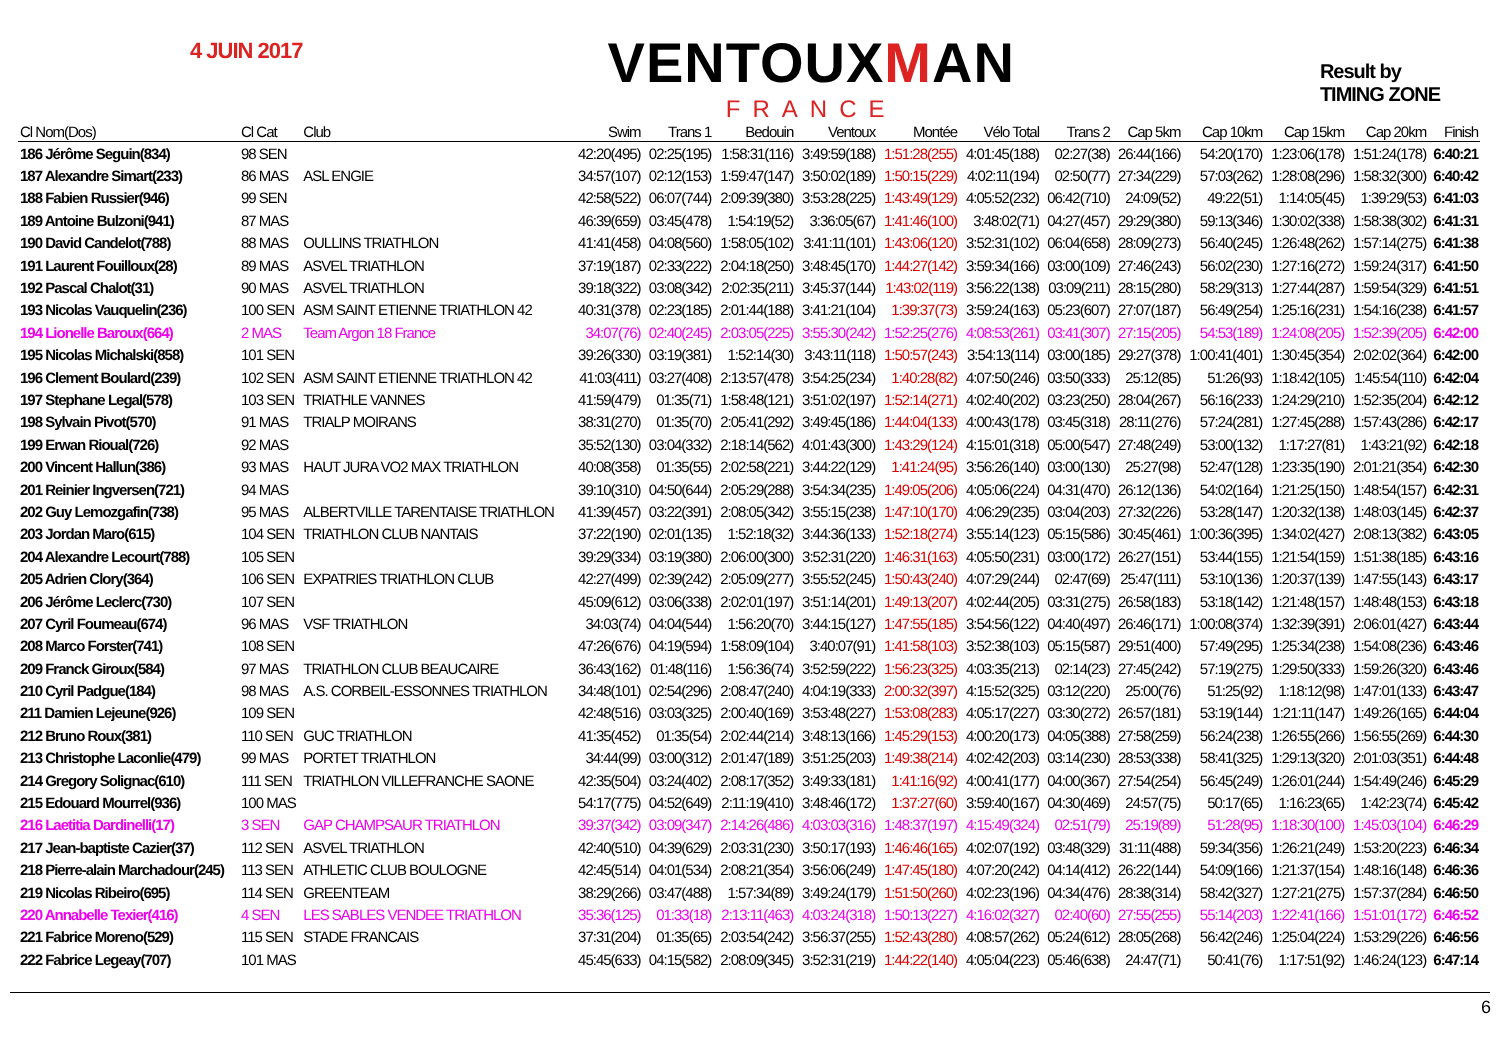4 JUIN 2017
VENTOUXMAN
FRANCE
Result by
TIMING ZONE
| Cl Nom(Dos) | Cl Cat | Club | Swim | Trans 1 | Bedouin | Ventoux | Montée | Vélo Total | Trans 2 | Cap 5km | Cap 10km | Cap 15km | Cap 20km | Finish |
| --- | --- | --- | --- | --- | --- | --- | --- | --- | --- | --- | --- | --- | --- | --- |
| 186 Jérôme Seguin(834) | 98 SEN | | 42:20(495) | 02:25(195) | 1:58:31(116) | 3:49:59(188) | 1:51:28(255) | 4:01:45(188) | 02:27(38) | 26:44(166) | 54:20(170) | 1:23:06(178) | 1:51:24(178) | 6:40:21 |
| 187 Alexandre Simart(233) | 86 MAS | ASL ENGIE | 34:57(107) | 02:12(153) | 1:59:47(147) | 3:50:02(189) | 1:50:15(229) | 4:02:11(194) | 02:50(77) | 27:34(229) | 57:03(262) | 1:28:08(296) | 1:58:32(300) | 6:40:42 |
| 188 Fabien Russier(946) | 99 SEN | | 42:58(522) | 06:07(744) | 2:09:39(380) | 3:53:28(225) | 1:43:49(129) | 4:05:52(232) | 06:42(710) | 24:09(52) | 49:22(51) | 1:14:05(45) | 1:39:29(53) | 6:41:03 |
| 189 Antoine Bulzoni(941) | 87 MAS | | 46:39(659) | 03:45(478) | 1:54:19(52) | 3:36:05(67) | 1:41:46(100) | 3:48:02(71) | 04:27(457) | 29:29(380) | 59:13(346) | 1:30:02(338) | 1:58:38(302) | 6:41:31 |
| 190 David Candelot(788) | 88 MAS | OULLINS TRIATHLON | 41:41(458) | 04:08(560) | 1:58:05(102) | 3:41:11(101) | 1:43:06(120) | 3:52:31(102) | 06:04(658) | 28:09(273) | 56:40(245) | 1:26:48(262) | 1:57:14(275) | 6:41:38 |
| 191 Laurent Fouilloux(28) | 89 MAS | ASVEL TRIATHLON | 37:19(187) | 02:33(222) | 2:04:18(250) | 3:48:45(170) | 1:44:27(142) | 3:59:34(166) | 03:00(109) | 27:46(243) | 56:02(230) | 1:27:16(272) | 1:59:24(317) | 6:41:50 |
| 192 Pascal Chalot(31) | 90 MAS | ASVEL TRIATHLON | 39:18(322) | 03:08(342) | 2:02:35(211) | 3:45:37(144) | 1:43:02(119) | 3:56:22(138) | 03:09(211) | 28:15(280) | 58:29(313) | 1:27:44(287) | 1:59:54(329) | 6:41:51 |
| 193 Nicolas Vauquelin(236) | 100 SEN | ASM SAINT ETIENNE TRIATHLON 42 | 40:31(378) | 02:23(185) | 2:01:44(188) | 3:41:21(104) | 1:39:37(73) | 3:59:24(163) | 05:23(607) | 27:07(187) | 56:49(254) | 1:25:16(231) | 1:54:16(238) | 6:41:57 |
| 194 Lionelle Baroux(664) | 2 MAS | Team Argon 18 France | 34:07(76) | 02:40(245) | 2:03:05(225) | 3:55:30(242) | 1:52:25(276) | 4:08:53(261) | 03:41(307) | 27:15(205) | 54:53(189) | 1:24:08(205) | 1:52:39(205) | 6:42:00 |
| 195 Nicolas Michalski(858) | 101 SEN | | 39:26(330) | 03:19(381) | 1:52:14(30) | 3:43:11(118) | 1:50:57(243) | 3:54:13(114) | 03:00(185) | 29:27(378) | 1:00:41(401) | 1:30:45(354) | 2:02:02(364) | 6:42:00 |
| 196 Clement Boulard(239) | 102 SEN | ASM SAINT ETIENNE TRIATHLON 42 | 41:03(411) | 03:27(408) | 2:13:57(478) | 3:54:25(234) | 1:40:28(82) | 4:07:50(246) | 03:50(333) | 25:12(85) | 51:26(93) | 1:18:42(105) | 1:45:54(110) | 6:42:04 |
| 197 Stephane Legal(578) | 103 SEN | TRIATHLE VANNES | 41:59(479) | 01:35(71) | 1:58:48(121) | 3:51:02(197) | 1:52:14(271) | 4:02:40(202) | 03:23(250) | 28:04(267) | 56:16(233) | 1:24:29(210) | 1:52:35(204) | 6:42:12 |
| 198 Sylvain Pivot(570) | 91 MAS | TRIALP MOIRANS | 38:31(270) | 01:35(70) | 2:05:41(292) | 3:49:45(186) | 1:44:04(133) | 4:00:43(178) | 03:45(318) | 28:11(276) | 57:24(281) | 1:27:45(288) | 1:57:43(286) | 6:42:17 |
| 199 Erwan Rioual(726) | 92 MAS | | 35:52(130) | 03:04(332) | 2:18:14(562) | 4:01:43(300) | 1:43:29(124) | 4:15:01(318) | 05:00(547) | 27:48(249) | 53:00(132) | 1:17:27(81) | 1:43:21(92) | 6:42:18 |
| 200 Vincent Hallun(386) | 93 MAS | HAUT JURA VO2 MAX TRIATHLON | 40:08(358) | 01:35(55) | 2:02:58(221) | 3:44:22(129) | 1:41:24(95) | 3:56:26(140) | 03:00(130) | 25:27(98) | 52:47(128) | 1:23:35(190) | 2:01:21(354) | 6:42:30 |
| 201 Reinier Ingversen(721) | 94 MAS | | 39:10(310) | 04:50(644) | 2:05:29(288) | 3:54:34(235) | 1:49:05(206) | 4:05:06(224) | 04:31(470) | 26:12(136) | 54:02(164) | 1:21:25(150) | 1:48:54(157) | 6:42:31 |
| 202 Guy Lemozgafin(738) | 95 MAS | ALBERTVILLE TARENTAISE TRIATHLON | 41:39(457) | 03:22(391) | 2:08:05(342) | 3:55:15(238) | 1:47:10(170) | 4:06:29(235) | 03:04(203) | 27:32(226) | 53:28(147) | 1:20:32(138) | 1:48:03(145) | 6:42:37 |
| 203 Jordan Maro(615) | 104 SEN | TRIATHLON CLUB NANTAIS | 37:22(190) | 02:01(135) | 1:52:18(32) | 3:44:36(133) | 1:52:18(274) | 3:55:14(123) | 05:15(586) | 30:45(461) | 1:00:36(395) | 1:34:02(427) | 2:08:13(382) | 6:43:05 |
| 204 Alexandre Lecourt(788) | 105 SEN | | 39:29(334) | 03:19(380) | 2:06:00(300) | 3:52:31(220) | 1:46:31(163) | 4:05:50(231) | 03:00(172) | 26:27(151) | 53:44(155) | 1:21:54(159) | 1:51:38(185) | 6:43:16 |
| 205 Adrien Clory(364) | 106 SEN | EXPATRIES TRIATHLON CLUB | 42:27(499) | 02:39(242) | 2:05:09(277) | 3:55:52(245) | 1:50:43(240) | 4:07:29(244) | 02:47(69) | 25:47(111) | 53:10(136) | 1:20:37(139) | 1:47:55(143) | 6:43:17 |
| 206 Jérôme Leclerc(730) | 107 SEN | | 45:09(612) | 03:06(338) | 2:02:01(197) | 3:51:14(201) | 1:49:13(207) | 4:02:44(205) | 03:31(275) | 26:58(183) | 53:18(142) | 1:21:48(157) | 1:48:48(153) | 6:43:18 |
| 207 Cyril Foumeau(674) | 96 MAS | VSF TRIATHLON | 34:03(74) | 04:04(544) | 1:56:20(70) | 3:44:15(127) | 1:47:55(185) | 3:54:56(122) | 04:40(497) | 26:46(171) | 1:00:08(374) | 1:32:39(391) | 2:06:01(427) | 6:43:44 |
| 208 Marco Forster(741) | 108 SEN | | 47:26(676) | 04:19(594) | 1:58:09(104) | 3:40:07(91) | 1:41:58(103) | 3:52:38(103) | 05:15(587) | 29:51(400) | 57:49(295) | 1:25:34(238) | 1:54:08(236) | 6:43:46 |
| 209 Franck Giroux(584) | 97 MAS | TRIATHLON CLUB BEAUCAIRE | 36:43(162) | 01:48(116) | 1:56:36(74) | 3:52:59(222) | 1:56:23(325) | 4:03:35(213) | 02:14(23) | 27:45(242) | 57:19(275) | 1:29:50(333) | 1:59:26(320) | 6:43:46 |
| 210 Cyril Padgue(184) | 98 MAS | A.S. CORBEIL-ESSONNES TRIATHLON | 34:48(101) | 02:54(296) | 2:08:47(240) | 4:04:19(333) | 2:00:32(397) | 4:15:52(325) | 03:12(220) | 25:00(76) | 51:25(92) | 1:18:12(98) | 1:47:01(133) | 6:43:47 |
| 211 Damien Lejeune(926) | 109 SEN | | 42:48(516) | 03:03(325) | 2:00:40(169) | 3:53:48(227) | 1:53:08(283) | 4:05:17(227) | 03:30(272) | 26:57(181) | 53:19(144) | 1:21:11(147) | 1:49:26(165) | 6:44:04 |
| 212 Bruno Roux(381) | 110 SEN | GUC TRIATHLON | 41:35(452) | 01:35(54) | 2:02:44(214) | 3:48:13(166) | 1:45:29(153) | 4:00:20(173) | 04:05(388) | 27:58(259) | 56:24(238) | 1:26:55(266) | 1:56:55(269) | 6:44:30 |
| 213 Christophe Laconlie(479) | 99 MAS | PORTET TRIATHLON | 34:44(99) | 03:00(312) | 2:01:47(189) | 3:51:25(203) | 1:49:38(214) | 4:02:42(203) | 03:14(230) | 28:53(338) | 58:41(325) | 1:29:13(320) | 2:01:03(351) | 6:44:48 |
| 214 Gregory Solignac(610) | 111 SEN | TRIATHLON VILLEFRANCHE SAONE | 42:35(504) | 03:24(402) | 2:08:17(352) | 3:49:33(181) | 1:41:16(92) | 4:00:41(177) | 04:00(367) | 27:54(254) | 56:45(249) | 1:26:01(244) | 1:54:49(246) | 6:45:29 |
| 215 Edouard Mourrel(936) | 100 MAS | | 54:17(775) | 04:52(649) | 2:11:19(410) | 3:48:46(172) | 1:37:27(60) | 3:59:40(167) | 04:30(469) | 24:57(75) | 50:17(65) | 1:16:23(65) | 1:42:23(74) | 6:45:42 |
| 216 Laetitia Dardinelli(17) | 3 SEN | GAP CHAMPSAUR TRIATHLON | 39:37(342) | 03:09(347) | 2:14:26(486) | 4:03:03(316) | 1:48:37(197) | 4:15:49(324) | 02:51(79) | 25:19(89) | 51:28(95) | 1:18:30(100) | 1:45:03(104) | 6:46:29 |
| 217 Jean-baptiste Cazier(37) | 112 SEN | ASVEL TRIATHLON | 42:40(510) | 04:39(629) | 2:03:31(230) | 3:50:17(193) | 1:46:46(165) | 4:02:07(192) | 03:48(329) | 31:11(488) | 59:34(356) | 1:26:21(249) | 1:53:20(223) | 6:46:34 |
| 218 Pierre-alain Marchadour(245) | 113 SEN | ATHLETIC CLUB BOULOGNE | 42:45(514) | 04:01(534) | 2:08:21(354) | 3:56:06(249) | 1:47:45(180) | 4:07:20(242) | 04:14(412) | 26:22(144) | 54:09(166) | 1:21:37(154) | 1:48:16(148) | 6:46:36 |
| 219 Nicolas Ribeiro(695) | 114 SEN | GREENTEAM | 38:29(266) | 03:47(488) | 1:57:34(89) | 3:49:24(179) | 1:51:50(260) | 4:02:23(196) | 04:34(476) | 28:38(314) | 58:42(327) | 1:27:21(275) | 1:57:37(284) | 6:46:50 |
| 220 Annabelle Texier(416) | 4 SEN | LES SABLES VENDEE TRIATHLON | 35:36(125) | 01:33(18) | 2:13:11(463) | 4:03:24(318) | 1:50:13(227) | 4:16:02(327) | 02:40(60) | 27:55(255) | 55:14(203) | 1:22:41(166) | 1:51:01(172) | 6:46:52 |
| 221 Fabrice Moreno(529) | 115 SEN | STADE FRANCAIS | 37:31(204) | 01:35(65) | 2:03:54(242) | 3:56:37(255) | 1:52:43(280) | 4:08:57(262) | 05:24(612) | 28:05(268) | 56:42(246) | 1:25:04(224) | 1:53:29(226) | 6:46:56 |
| 222 Fabrice Legeay(707) | 101 MAS | | 45:45(633) | 04:15(582) | 2:08:09(345) | 3:52:31(219) | 1:44:22(140) | 4:05:04(223) | 05:46(638) | 24:47(71) | 50:41(76) | 1:17:51(92) | 1:46:24(123) | 6:47:14 |
6